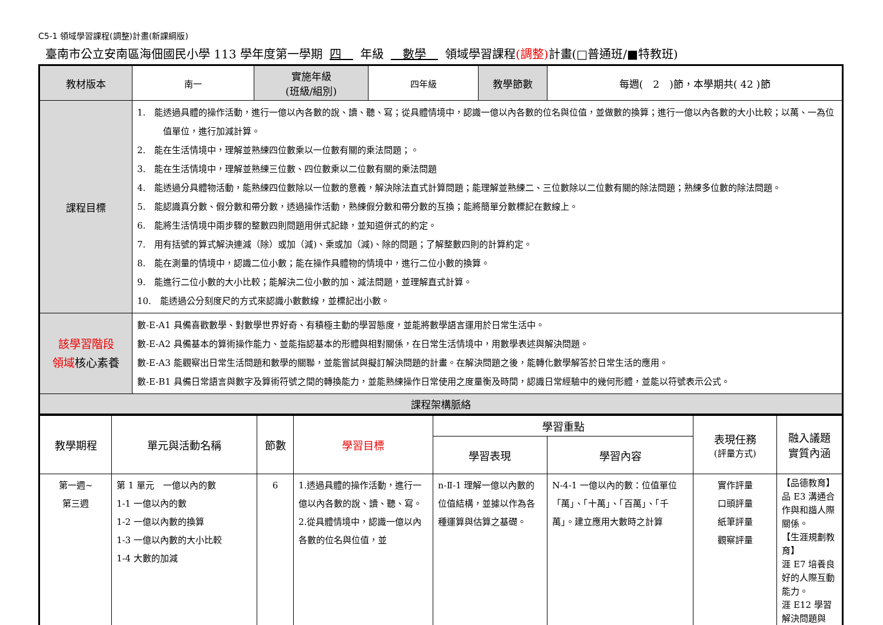C5-1 領域學習課程(調整)計畫(新課綱版)
臺南市公立安南區海佃國民小學 113 學年度第一學期 四　年級　數學　領域學習課程(調整) 計畫(□普通班/■特教班)
| 教材版本 | 南一 | 實施年級 (班級/組別) | 四年級 | 教學節數 | 每週( 2 )節，本學期共( 42 )節 |
| 課程目標 | 1. 能透過具體的操作活動，進行一億以內各數的說、讀、聽、寫；從具體情境中，認識一億以內各數的位名與位值，並做數的換算；進行一億以內各數的大小比較；以萬、一為位值單位，進行加減計算。 2. 能在生活情境中，理解並熟練四位數乘以一位數有關的乘法問題；。 3. 能在生活情境中，理解並熟練三位數、四位數乘以二位數有關的乘法問題 4. 能透過分具體物活動，能熟練四位數除以一位數的意義，解決除法直式計算問題；能理解並熟練二、三位數除以二位數有關的除法問題；熟練多位數的除法問題。 5. 能認識真分數、假分數和帶分數，透過操作活動，熟練假分數和帶分數的互換；能將簡單分數標記在數線上。 6. 能將生活情境中兩步驟的整數四則問題用併式記錄，並知道併式的約定。 7. 用有括號的算式解決連減（除）或加（減)、乘或加（減)、除的問題；了解整數四則的計算約定。 8. 能在測量的情境中，認識二位小數；能在操作具體物的情境中，進行二位小數的換算。 9. 能進行二位小數的大小比較；能解決二位小數的加、減法問題，並理解直式計算。 10. 能透過公分刻度尺的方式來認識小數數線，並標記出小數。 | | | | |
| 該學習階段 領域 核心素養 | 數-E-A1 具備喜歡數學、對數學世界好奇、有積極主動的學習態度，並能將數學語言運用於日常生活中。 數-E-A2 具備基本的算術操作能力、並能指認基本的形體與相對關係，在日常生活情境中，用數學表述與解決問題。 數-E-A3 能觀察出日常生活問題和數學的關聯，並能嘗試與擬訂解決問題的計畫。在解決問題之後，能轉化數學解答於日常生活的應用。 數-E-B1 具備日常語言與數字及算術符號之間的轉換能力，並能熟練操作日常使用之度量衡及時間，認識日常經驗中的幾何形體，並能以符號表示公式。 | | | | |
| 課程架構脈絡 | | | | | |
| 教學期程 | 單元與活動名稱 | 節數 | 學習目標 | 學習重點 | | 表現任務 (評量方式) | 融入議題 實質內涵 |
| --- | --- | --- | --- | --- | --- | --- | --- |
| | | | | 學習表現 | 學習內容 | | |
| 第一週~ 第三週 | 第 1 單元 一億以內的數 1-1 一億以內的數 1-2 一億以內數的換算 1-3 一億以內數的大小比較 1-4 大數的加減 | 6 | 1.透過具體的操作活動，進行一億以內各數的說、讀、聽、寫。 2.從具體情境中，認識一億以內各數的位名與位值，並 | n-Ⅱ-1 理解一億以內數的位值結構，並據以作為各種運算與估算之基礎。 | N-4-1 一億以內的數：位值單位「萬」、「十萬」、「百萬」、「千萬」。建立應用大數時之計算 | 實作評量 口頭評量 紙筆評量 觀察評量 | 【品德教育】 品 E3 溝通合作與和諧人際關係。 【生涯規劃教育】 涯 E7 培養良好的人際互動能力。 涯 E12 學習解決問題與 |